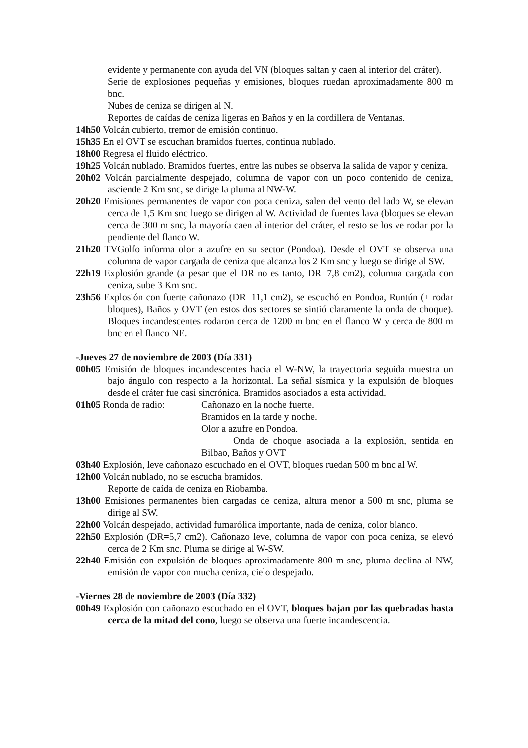evidente y permanente con ayuda del VN (bloques saltan y caen al interior del cráter).
Serie de explosiones pequeñas y emisiones, bloques ruedan aproximadamente 800 m bnc.
Nubes de ceniza se dirigen al N.
Reportes de caídas de ceniza ligeras en Baños y en la cordillera de Ventanas.
14h50 Volcán cubierto, tremor de emisión continuo.
15h35 En el OVT se escuchan bramidos fuertes, continua nublado.
18h00 Regresa el fluido eléctrico.
19h25 Volcán nublado. Bramidos fuertes, entre las nubes se observa la salida de vapor y ceniza.
20h02 Volcán parcialmente despejado, columna de vapor con un poco contenido de ceniza, asciende 2 Km snc, se dirige la pluma al NW-W.
20h20 Emisiones permanentes de vapor con poca ceniza, salen del vento del lado W, se elevan cerca de 1,5 Km snc luego se dirigen al W. Actividad de fuentes lava (bloques se elevan cerca de 300 m snc, la mayoría caen al interior del cráter, el resto se los ve rodar por la pendiente del flanco W.
21h20 TVGolfo informa olor a azufre en su sector (Pondoa). Desde el OVT se observa una columna de vapor cargada de ceniza que alcanza los 2 Km snc y luego se dirige al SW.
22h19 Explosión grande (a pesar que el DR no es tanto, DR=7,8 cm2), columna cargada con ceniza, sube 3 Km snc.
23h56 Explosión con fuerte cañonazo (DR=11,1 cm2), se escuchó en Pondoa, Runtún (+ rodar bloques), Baños y OVT (en estos dos sectores se sintió claramente la onda de choque). Bloques incandescentes rodaron cerca de 1200 m bnc en el flanco W y cerca de 800 m bnc en el flanco NE.
-Jueves 27 de noviembre de 2003 (Día 331)
00h05 Emisión de bloques incandescentes hacia el W-NW, la trayectoria seguida muestra un bajo ángulo con respecto a la horizontal. La señal sísmica y la expulsión de bloques desde el cráter fue casi sincrónica. Bramidos asociados a esta actividad.
01h05 Ronda de radio: Cañonazo en la noche fuerte.
Bramidos en la tarde y noche.
Olor a azufre en Pondoa.
Onda de choque asociada a la explosión, sentida en Bilbao, Baños y OVT
03h40 Explosión, leve cañonazo escuchado en el OVT, bloques ruedan 500 m bnc al W.
12h00 Volcán nublado, no se escucha bramidos.
Reporte de caída de ceniza en Riobamba.
13h00 Emisiones permanentes bien cargadas de ceniza, altura menor a 500 m snc, pluma se dirige al SW.
22h00 Volcán despejado, actividad fumarólica importante, nada de ceniza, color blanco.
22h50 Explosión (DR=5,7 cm2). Cañonazo leve, columna de vapor con poca ceniza, se elevó cerca de 2 Km snc. Pluma se dirige al W-SW.
22h40 Emisión con expulsión de bloques aproximadamente 800 m snc, pluma declina al NW, emisión de vapor con mucha ceniza, cielo despejado.
-Viernes 28 de noviembre de 2003 (Día 332)
00h49 Explosión con cañonazo escuchado en el OVT, bloques bajan por las quebradas hasta cerca de la mitad del cono, luego se observa una fuerte incandescencia.